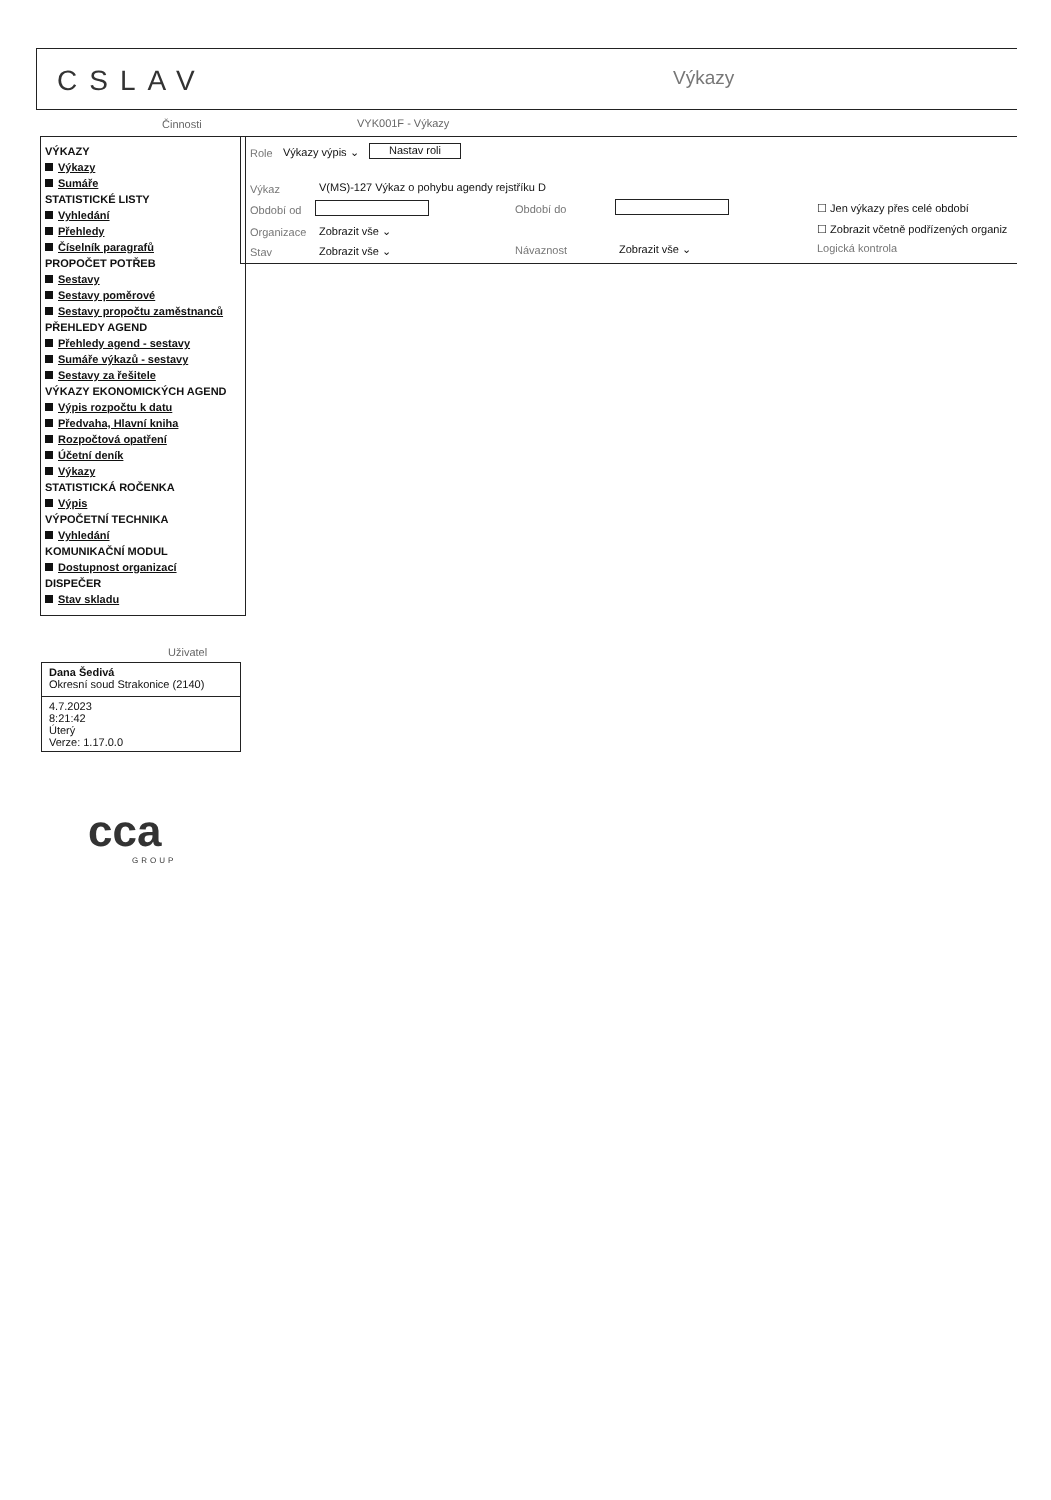CSLAV Výkazy
Činnosti VYK001F - Výkazy
VÝKAZY
Výkazy
Sumáře
STATISTICKÉ LISTY
Vyhledání
Přehledy
Číselník paragrafů
PROPOČET POTŘEB
Sestavy
Sestavy poměrové
Sestavy propočtu zaměstnanců
PŘEHLEDY AGEND
Přehledy agend - sestavy
Sumáře výkazů - sestavy
Sestavy za řešitele
VÝKAZY EKONOMICKÝCH AGEND
Výpis rozpočtu k datu
Předvaha, Hlavní kniha
Rozpočtová opatření
Účetní deník
Výkazy
STATISTICKÁ ROČENKA
Výpis
VÝPOČETNÍ TECHNIKA
Vyhledání
KOMUNIKAČNÍ MODUL
Dostupnost organizací
DISPEČER
Stav skladu
Role Výkazy výpis ⌄ Nastav roli
Výkaz V(MS)-127 Výkaz o pohybu agendy rejstříku D
Období od Období do ☐ Jen výkazy přes celé období
Organizace Zobrazit vše ⌄ ☐ Zobrazit včetně podřízených organiz
Stav Zobrazit vše ⌄ Návaznost Zobrazit vše ⌄ Logická kontrola
Uživatel
Dana Šedivá
Okresní soud Strakonice (2140)
4.7.2023
8:21:42
Úterý
Verze: 1.17.0.0
cca
GROUP